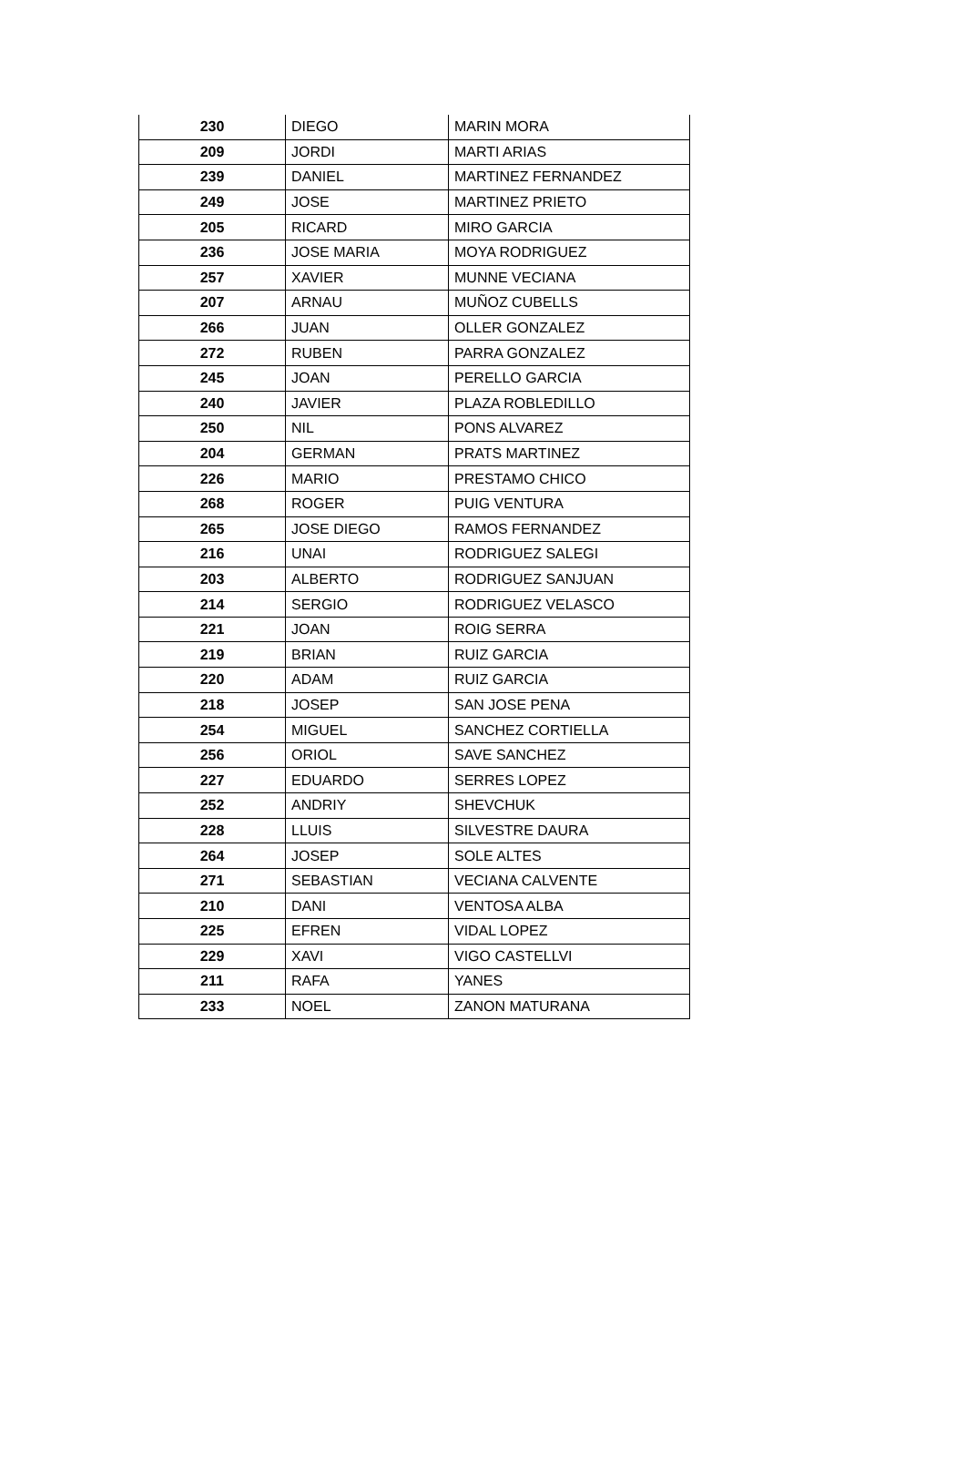| 230 | DIEGO | MARIN MORA |
| 209 | JORDI | MARTI ARIAS |
| 239 | DANIEL | MARTINEZ FERNANDEZ |
| 249 | JOSE | MARTINEZ PRIETO |
| 205 | RICARD | MIRO GARCIA |
| 236 | JOSE MARIA | MOYA RODRIGUEZ |
| 257 | XAVIER | MUNNE VECIANA |
| 207 | ARNAU | MUÑOZ CUBELLS |
| 266 | JUAN | OLLER GONZALEZ |
| 272 | RUBEN | PARRA GONZALEZ |
| 245 | JOAN | PERELLO GARCIA |
| 240 | JAVIER | PLAZA ROBLEDILLO |
| 250 | NIL | PONS ALVAREZ |
| 204 | GERMAN | PRATS MARTINEZ |
| 226 | MARIO | PRESTAMO CHICO |
| 268 | ROGER | PUIG VENTURA |
| 265 | JOSE DIEGO | RAMOS FERNANDEZ |
| 216 | UNAI | RODRIGUEZ SALEGI |
| 203 | ALBERTO | RODRIGUEZ SANJUAN |
| 214 | SERGIO | RODRIGUEZ VELASCO |
| 221 | JOAN | ROIG SERRA |
| 219 | BRIAN | RUIZ GARCIA |
| 220 | ADAM | RUIZ GARCIA |
| 218 | JOSEP | SAN JOSE PENA |
| 254 | MIGUEL | SANCHEZ CORTIELLA |
| 256 | ORIOL | SAVE SANCHEZ |
| 227 | EDUARDO | SERRES LOPEZ |
| 252 | ANDRIY | SHEVCHUK |
| 228 | LLUIS | SILVESTRE DAURA |
| 264 | JOSEP | SOLE ALTES |
| 271 | SEBASTIAN | VECIANA CALVENTE |
| 210 | DANI | VENTOSA ALBA |
| 225 | EFREN | VIDAL LOPEZ |
| 229 | XAVI | VIGO CASTELLVI |
| 211 | RAFA | YANES |
| 233 | NOEL | ZANON MATURANA |